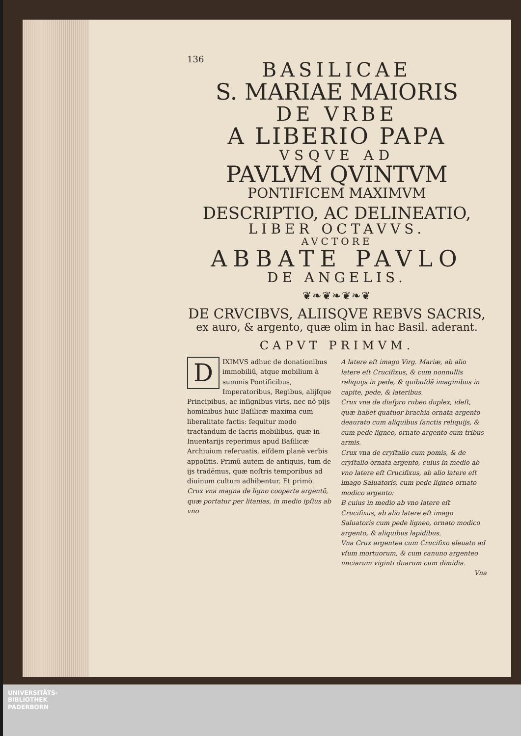136
BASILICAE
S. MARIAE MAIORIS
DE VRBE
A LIBERIO PAPA
VSQVE AD
PAVLVM QVINTVM
PONTIFICEM MAXIMVM
DESCRIPTIO, AC DELINEATIO,
LIBER OCTAVVS.
AVCTORE
ABBATE PAVLO
DE ANGELIS.
❦❧❦❧❦❧❦
DE CRVCIBVS, ALIISQVE REBVS SACRIS,
ex auro, & argento, quæ olim in hac Basil. aderant.
CAPVT PRIMVM.
DIXIMVS adhuc de donationibus immobiliũ, atque mobilium à summis Pontificibus, Imperatoribus, Regibus, alijſque Principibus, ac inſignibus viris, nec nõ pijs hominibus huic Baſilicæ maxima cum liberalitate factis: ſequitur modo tractandum de ſacris mobilibus, quæ in Inuentarijs reperimus apud Baſilicæ Archiuium reſeruatis, eiſdem planè verbis appoſitis. Primũ autem de antiquis, tum de ijs tradēmus, quæ noſtris temporibus ad diuinum cultum adhibentur. Et primò.
Crux vna magna de ligno cooperta argentō, quæ portatur per litanias, in medio ipſius ab vno
A latere eſt imago Virg. Mariæ, ab alio latere eſt Crucifixus, & cum nonnullis reliquijs in pede, & quibuſdã imaginibus in capite, pede, & lateribus.
Crux vna de diaſpro rubeo duplex, ideſt, quæ habet quatuor brachia ornata argento deaurato cum aliquibus ſanctis reliquijs, & cum pede ligneo, ornato argento cum tribus armis.
Crux vna de cryſtallo cum pomis, & de cryſtallo ornata argento, cuius in medio ab vno latere eſt Crucifixus, ab alio latere eſt imago Saluatoris, cum pede ligneo ornato modico argento:
B cuius in medio ab vno latere eſt Crucifixus, ab alio latere eſt imago Saluatoris cum pede ligneo, ornato modico argento, & aliquibus lapidibus.
Vna Crux argentea cum Crucifixo eleuato ad vſum mortuorum, & cum canuno argenteo unciarum viginti duarum cum dimidia.
Vna
UNIVERSITÄTS-
BIBLIOTHEK
PADERBORN